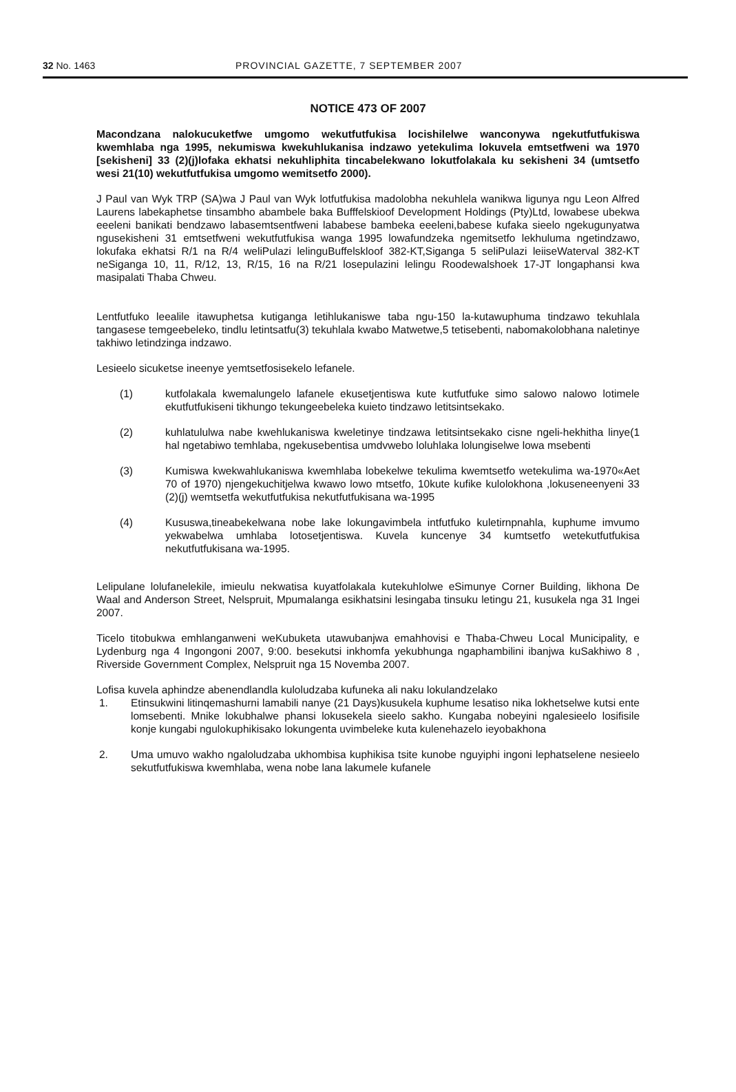32 No. 1463 PROVINCIAL GAZETTE, 7 SEPTEMBER 2007
NOTICE 473 OF 2007
Macondzana nalokucuketfwe umgomo wekutfutfukisa locishilelwe wanconywa ngekutfutfukiswa kwemhlaba nga 1995, nekumiswa kwekuhlukanisa indzawo yetekulima lokuvela emtsetfweni wa 1970 [sekisheni] 33 (2)(j)lofaka ekhatsi nekuhliphita tincabelekwano lokutfolakala ku sekisheni 34 (umtsetfo wesi 21(10) wekutfutfukisa umgomo wemitsetfo 2000).
J Paul van Wyk TRP (SA)wa J Paul van Wyk lotfutfukisa madolobha nekuhlela wanikwa ligunya ngu Leon Alfred Laurens labekaphetse tinsambho abambele baka Bufffelskioof Development Holdings (Pty)Ltd, lowabese ubekwa eeeleni banikati bendzawo labasemtsentfweni lababese bambeka eeeleni,babese kufaka sieelo ngekugunyatwa ngusekisheni 31 emtsetfweni wekutfutfukisa wanga 1995 lowafundzeka ngemitsetfo lekhuluma ngetindzawo, lokufaka ekhatsi R/1 na R/4 weliPulazi lelinguBuffelskloof 382-KT,Siganga 5 seliPulazi leiiseWaterval 382-KT neSiganga 10, 11, R/12, 13, R/15, 16 na R/21 losepulazini lelingu Roodewalshoek 17-JT longaphansi kwa masipalati Thaba Chweu.
Lentfutfuko leealile itawuphetsa kutiganga letihlukaniswe taba ngu-150 la-kutawuphuma tindzawo tekuhlala tangasese temgeebeleko, tindlu letintsatfu(3) tekuhlala kwabo Matwetwe,5 tetisebenti, nabomakolobhana naletinye takhiwo letindzinga indzawo.
Lesieelo sicuketse ineenye yemtsetfosisekelo lefanele.
(1) kutfolakala kwemalungelo lafanele ekusetjentiswa kute kutfutfuke simo salowo nalowo lotimele ekutfutfukiseni tikhungo tekungeebeleka kuieto tindzawo letitsintsekako.
(2) kuhlatululwa nabe kwehlukaniswa kweletinye tindzawa letitsintsekako cisne ngeli-hekhitha linye(1 hal ngetabiwo temhlaba, ngekusebentisa umdvwebo loluhlaka lolungiselwe lowa msebenti
(3) Kumiswa kwekwahlukaniswa kwemhlaba lobekelwe tekulima kwemtsetfo wetekulima wa-1970«Aet 70 of 1970) njengekuchitjelwa kwawo lowo mtsetfo, 10kute kufike kulolokhona ,lokuseneenyeni 33 (2)(j) wemtsetfa wekutfutfukisa nekutfutfukisana wa-1995
(4) Kususwa,tineabekelwana nobe lake lokungavimbela intfutfuko kuletirnpnahla, kuphume imvumo yekwabelwa umhlaba lotosetjentiswa. Kuvela kuncenye 34 kumtsetfo wetekutfutfukisa nekutfutfukisana wa-1995.
Lelipulane lolufanelekile, imieulu nekwatisa kuyatfolakala kutekuhlolwe eSimunye Corner Building, likhona De Waal and Anderson Street, Nelspruit, Mpumalanga esikhatsini lesingaba tinsuku letingu 21, kusukela nga 31 Ingei 2007.
Ticelo titobukwa emhlanganweni weKubuketa utawubanjwa emahhovisi e Thaba-Chweu Local Municipality, e Lydenburg nga 4 Ingongoni 2007, 9:00. besekutsi inkhomfa yekubhunga ngaphambilini ibanjwa kuSakhiwo 8 , Riverside Government Complex, Nelspruit nga 15 Novemba 2007.
Lofisa kuvela aphindze abenendlandla kuloludzaba kufuneka ali naku lokulandzelako
1. Etinsukwini litinqemashurni lamabili nanye (21 Days)kusukela kuphume lesatiso nika lokhetselwe kutsi ente lomsebenti. Mnike lokubhalwe phansi lokusekela sieelo sakho. Kungaba nobeyini ngalesieelo losifisile konje kungabi ngulokuphikisako lokungenta uvimbeleke kuta kulenehazelo ieyobakhona
2. Uma umuvo wakho ngaloludzaba ukhombisa kuphikisa tsite kunobe nguyiphi ingoni lephatselene nesieelo sekutfutfukiswa kwemhlaba, wena nobe lana lakumele kufanele